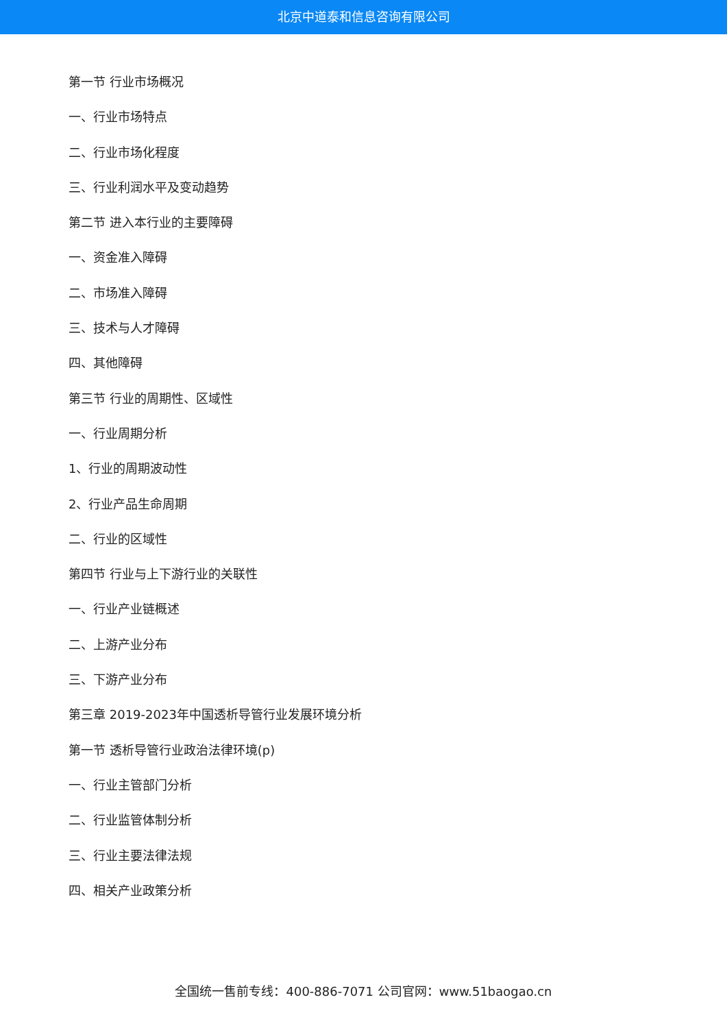北京中道泰和信息咨询有限公司
第一节 行业市场概况
一、行业市场特点
二、行业市场化程度
三、行业利润水平及变动趋势
第二节 进入本行业的主要障碍
一、资金准入障碍
二、市场准入障碍
三、技术与人才障碍
四、其他障碍
第三节 行业的周期性、区域性
一、行业周期分析
1、行业的周期波动性
2、行业产品生命周期
二、行业的区域性
第四节 行业与上下游行业的关联性
一、行业产业链概述
二、上游产业分布
三、下游产业分布
第三章 2019-2023年中国透析导管行业发展环境分析
第一节 透析导管行业政治法律环境(p)
一、行业主管部门分析
二、行业监管体制分析
三、行业主要法律法规
四、相关产业政策分析
全国统一售前专线：400-886-7071 公司官网：www.51baogao.cn